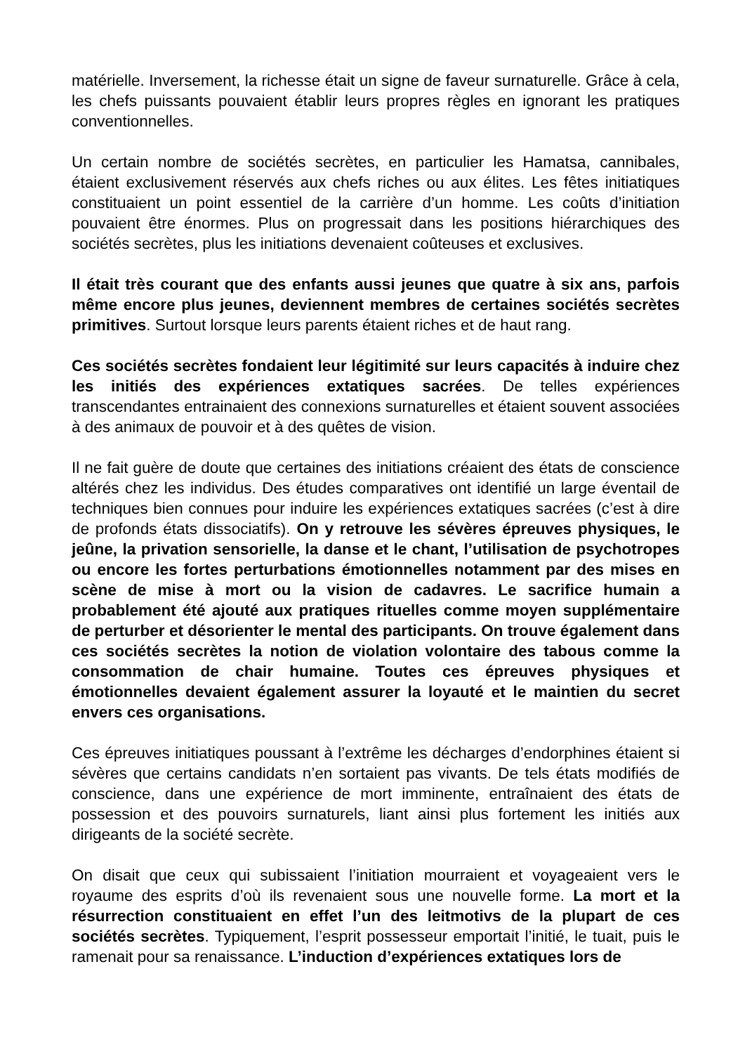matérielle. Inversement, la richesse était un signe de faveur surnaturelle. Grâce à cela, les chefs puissants pouvaient établir leurs propres règles en ignorant les pratiques conventionnelles.
Un certain nombre de sociétés secrètes, en particulier les Hamatsa, cannibales, étaient exclusivement réservés aux chefs riches ou aux élites. Les fêtes initiatiques constituaient un point essentiel de la carrière d’un homme. Les coûts d’initiation pouvaient être énormes. Plus on progressait dans les positions hiérarchiques des sociétés secrètes, plus les initiations devenaient coûteuses et exclusives.
Il était très courant que des enfants aussi jeunes que quatre à six ans, parfois même encore plus jeunes, deviennent membres de certaines sociétés secrètes primitives. Surtout lorsque leurs parents étaient riches et de haut rang.
Ces sociétés secrètes fondaient leur légitimité sur leurs capacités à induire chez les initiés des expériences extatiques sacrées. De telles expériences transcendantes entrainaient des connexions surnaturelles et étaient souvent associées à des animaux de pouvoir et à des quêtes de vision.
Il ne fait guère de doute que certaines des initiations créaient des états de conscience altérés chez les individus. Des études comparatives ont identifié un large éventail de techniques bien connues pour induire les expériences extatiques sacrées (c’est à dire de profonds états dissociatifs). On y retrouve les sévères épreuves physiques, le jeûne, la privation sensorielle, la danse et le chant, l’utilisation de psychotropes ou encore les fortes perturbations émotionnelles notamment par des mises en scène de mise à mort ou la vision de cadavres. Le sacrifice humain a probablement été ajouté aux pratiques rituelles comme moyen supplémentaire de perturber et désorienter le mental des participants. On trouve également dans ces sociétés secrètes la notion de violation volontaire des tabous comme la consommation de chair humaine. Toutes ces épreuves physiques et émotionnelles devaient également assurer la loyauté et le maintien du secret envers ces organisations.
Ces épreuves initiatiques poussant à l’extrême les décharges d’endorphines étaient si sévères que certains candidats n’en sortaient pas vivants. De tels états modifiés de conscience, dans une expérience de mort imminente, entraînaient des états de possession et des pouvoirs surnaturels, liant ainsi plus fortement les initiés aux dirigeants de la société secrète.
On disait que ceux qui subissaient l’initiation mourraient et voyageaient vers le royaume des esprits d’où ils revenaient sous une nouvelle forme. La mort et la résurrection constituaient en effet l’un des leitmotivs de la plupart de ces sociétés secrètes. Typiquement, l’esprit possesseur emportait l’initié, le tuait, puis le ramenait pour sa renaissance. L’induction d’expériences extatiques lors de